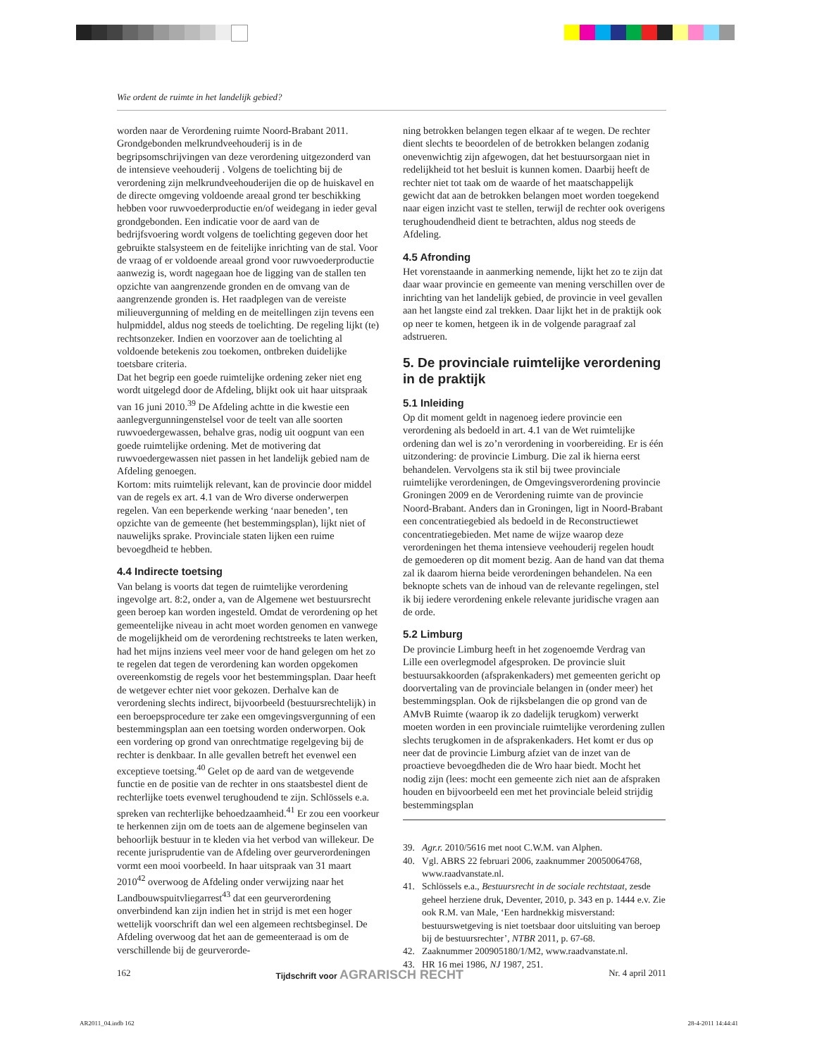Wie ordent de ruimte in het landelijk gebied?
worden naar de Verordening ruimte Noord-Brabant 2011. Grondgebonden melkrundveehouderij is in de begripsomschrijvingen van deze verordening uitgezonderd van de intensieve veehouderij . Volgens de toelichting bij de verordening zijn melkrundveehouderijen die op de huiskavel en de directe omgeving voldoende areaal grond ter beschikking hebben voor ruwvoederproductie en/of weidegang in ieder geval grondgebonden. Een indicatie voor de aard van de bedrijfsvoering wordt volgens de toelichting gegeven door het gebruikte stalsysteem en de feitelijke inrichting van de stal. Voor de vraag of er voldoende areaal grond voor ruwvoederproductie aanwezig is, wordt nagegaan hoe de ligging van de stallen ten opzichte van aangrenzende gronden en de omvang van de aangrenzende gronden is. Het raadplegen van de vereiste milieuvergunning of melding en de meitellingen zijn tevens een hulpmiddel, aldus nog steeds de toelichting. De regeling lijkt (te) rechtsonzeker. Indien en voorzover aan de toelichting al voldoende betekenis zou toekomen, ontbreken duidelijke toetsbare criteria.
Dat het begrip een goede ruimtelijke ordening zeker niet eng wordt uitgelegd door de Afdeling, blijkt ook uit haar uitspraak van 16 juni 2010.<sup>39</sup> De Afdeling achtte in die kwestie een aanlegvergunningenstelsel voor de teelt van alle soorten ruwvoedergewassen, behalve gras, nodig uit oogpunt van een goede ruimtelijke ordening. Met de motivering dat ruwvoedergewassen niet passen in het landelijk gebied nam de Afdeling genoegen.
Kortom: mits ruimtelijk relevant, kan de provincie door middel van de regels ex art. 4.1 van de Wro diverse onderwerpen regelen. Van een beperkende werking ‘naar beneden’, ten opzichte van de gemeente (het bestemmingsplan), lijkt niet of nauwelijks sprake. Provinciale staten lijken een ruime bevoegdheid te hebben.
4.4 Indirecte toetsing
Van belang is voorts dat tegen de ruimtelijke verordening ingevolge art. 8:2, onder a, van de Algemene wet bestuursrecht geen beroep kan worden ingesteld. Omdat de verordening op het gemeentelijke niveau in acht moet worden genomen en vanwege de mogelijkheid om de verordening rechtstreeks te laten werken, had het mijns inziens veel meer voor de hand gelegen om het zo te regelen dat tegen de verordening kan worden opgekomen overeenkomstig de regels voor het bestemmingsplan. Daar heeft de wetgever echter niet voor gekozen. Derhalve kan de verordening slechts indirect, bijvoorbeeld (bestuursrechtelijk) in een beroepsprocedure ter zake een omgevingsvergunning of een bestemmingsplan aan een toetsing worden onderworpen. Ook een vordering op grond van onrechtmatige regelgeving bij de rechter is denkbaar. In alle gevallen betreft het evenwel een exceptieve toetsing.<sup>40</sup> Gelet op de aard van de wetgevende functie en de positie van de rechter in ons staatsbestel dient de rechterlijke toets evenwel terughoudend te zijn. Schlössels e.a. spreken van rechterlijke behoedzaamheid.<sup>41</sup> Er zou een voorkeur te herkennen zijn om de toets aan de algemene beginselen van behoorlijk bestuur in te kleden via het verbod van willekeur. De recente jurisprudentie van de Afdeling over geurverordeningen vormt een mooi voorbeeld. In haar uitspraak van 31 maart 2010<sup>42</sup> overwoog de Afdeling onder verwijzing naar het Landbouwspuitvliegarrest<sup>43</sup> dat een geurverordening onverbindend kan zijn indien het in strijd is met een hoger wettelijk voorschrift dan wel een algemeen rechtsbeginsel. De Afdeling overwoog dat het aan de gemeenteraad is om de verschillende bij de geurverorde-
ning betrokken belangen tegen elkaar af te wegen. De rechter dient slechts te beoordelen of de betrokken belangen zodanig onevenwichtig zijn afgewogen, dat het bestuursorgaan niet in redelijkheid tot het besluit is kunnen komen. Daarbij heeft de rechter niet tot taak om de waarde of het maatschappelijk gewicht dat aan de betrokken belangen moet worden toegekend naar eigen inzicht vast te stellen, terwijl de rechter ook overigens terughoudendheid dient te betrachten, aldus nog steeds de Afdeling.
4.5 Afronding
Het vorenstaande in aanmerking nemende, lijkt het zo te zijn dat daar waar provincie en gemeente van mening verschillen over de inrichting van het landelijk gebied, de provincie in veel gevallen aan het langste eind zal trekken. Daar lijkt het in de praktijk ook op neer te komen, hetgeen ik in de volgende paragraaf zal adstrueren.
5. De provinciale ruimtelijke verordening in de praktijk
5.1 Inleiding
Op dit moment geldt in nagenoeg iedere provincie een verordening als bedoeld in art. 4.1 van de Wet ruimtelijke ordening dan wel is zo’n verordening in voorbereiding. Er is één uitzondering: de provincie Limburg. Die zal ik hierna eerst behandelen. Vervolgens sta ik stil bij twee provinciale ruimtelijke verordeningen, de Omgevingsverordening provincie Groningen 2009 en de Verordening ruimte van de provincie Noord-Brabant. Anders dan in Groningen, ligt in Noord-Brabant een concentratiegebied als bedoeld in de Reconstructiewet concentratiegebieden. Met name de wijze waarop deze verordeningen het thema intensieve veehouderij regelen houdt de gemoederen op dit moment bezig. Aan de hand van dat thema zal ik daarom hierna beide verordeningen behandelen. Na een beknopte schets van de inhoud van de relevante regelingen, stel ik bij iedere verordening enkele relevante juridische vragen aan de orde.
5.2 Limburg
De provincie Limburg heeft in het zogenoemde Verdrag van Lille een overlegmodel afgesproken. De provincie sluit bestuursakkoorden (afsprakenkaders) met gemeenten gericht op doorvertaling van de provinciale belangen in (onder meer) het bestemmingsplan. Ook de rijksbelangen die op grond van de AMvB Ruimte (waarop ik zo dadelijk terugkom) verwerkt moeten worden in een provinciale ruimtelijke verordening zullen slechts terugkomen in de afsprakenkaders. Het komt er dus op neer dat de provincie Limburg afziet van de inzet van de proactieve bevoegdheden die de Wro haar biedt. Mocht het nodig zijn (lees: mocht een gemeente zich niet aan de afspraken houden en bijvoorbeeld een met het provinciale beleid strijdig bestemmingsplan
39. Agr.r. 2010/5616 met noot C.W.M. van Alphen.
40. Vgl. ABRS 22 februari 2006, zaaknummer 20050064768, www.raadvanstate.nl.
41. Schlössels e.a., Bestuursrecht in de sociale rechtstaat, zesde geheel herziene druk, Deventer, 2010, p. 343 en p. 1444 e.v. Zie ook R.M. van Male, ‘Een hardnekkig misverstand: bestuurswetgeving is niet toetsbaar door uitsluiting van beroep bij de bestuursrechter’, NTBR 2011, p. 67-68.
42. Zaaknummer 200905180/1/M2, www.raadvanstate.nl.
43. HR 16 mei 1986, NJ 1987, 251.
162 Tijdschrift voor AGRARISCH RECHT Nr. 4 april 2011
AR2011_04.indb 162 28-4-2011 14:44:41